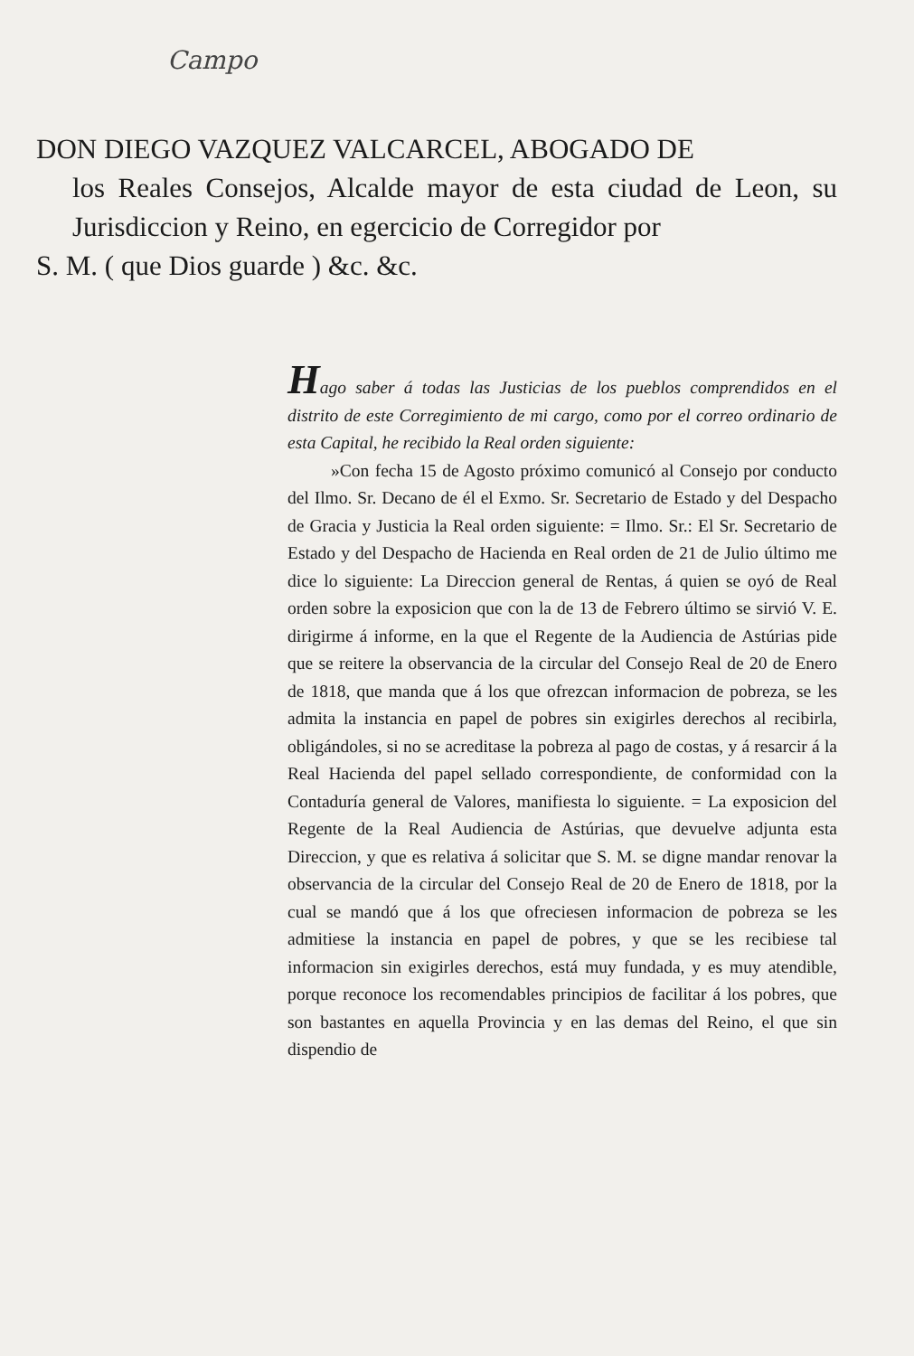Campo
DON DIEGO VAZQUEZ VALCARCEL, ABOGADO DE
los Reales Consejos, Alcalde mayor de esta ciudad de Leon, su Jurisdiccion y Reino, en egercicio de Corregidor por
S. M. ( que Dios guarde ) &c. &c.
Hago saber á todas las Justicias de los pueblos comprendidos en el distrito de este Corregimiento de mi cargo, como por el correo ordinario de esta Capital, he recibido la Real orden siguiente:
»Con fecha 15 de Agosto próximo comunicó al Consejo por conducto del Ilmo. Sr. Decano de él el Exmo. Sr. Secretario de Estado y del Despacho de Gracia y Justicia la Real orden siguiente: = Ilmo. Sr.: El Sr. Secretario de Estado y del Despacho de Hacienda en Real orden de 21 de Julio último me dice lo siguiente: La Direccion general de Rentas, á quien se oyó de Real orden sobre la exposicion que con la de 13 de Febrero último se sirvió V. E. dirigirme á informe, en la que el Regente de la Audiencia de Astúrias pide que se reitere la observancia de la circular del Consejo Real de 20 de Enero de 1818, que manda que á los que ofrezcan informacion de pobreza, se les admita la instancia en papel de pobres sin exigirles derechos al recibirla, obligándoles, si no se acreditase la pobreza al pago de costas, y á resarcir á la Real Hacienda del papel sellado correspondiente, de conformidad con la Contaduría general de Valores, manifiesta lo siguiente. = La exposicion del Regente de la Real Audiencia de Astúrias, que devuelve adjunta esta Direccion, y que es relativa á solicitar que S. M. se digne mandar renovar la observancia de la circular del Consejo Real de 20 de Enero de 1818, por la cual se mandó que á los que ofreciesen informacion de pobreza se les admitiese la instancia en papel de pobres, y que se les recibiese tal informacion sin exigirles derechos, está muy fundada, y es muy atendible, porque reconoce los recomendables principios de facilitar á los pobres, que son bastantes en aquella Provincia y en las demas del Reino, el que sin dispendio de